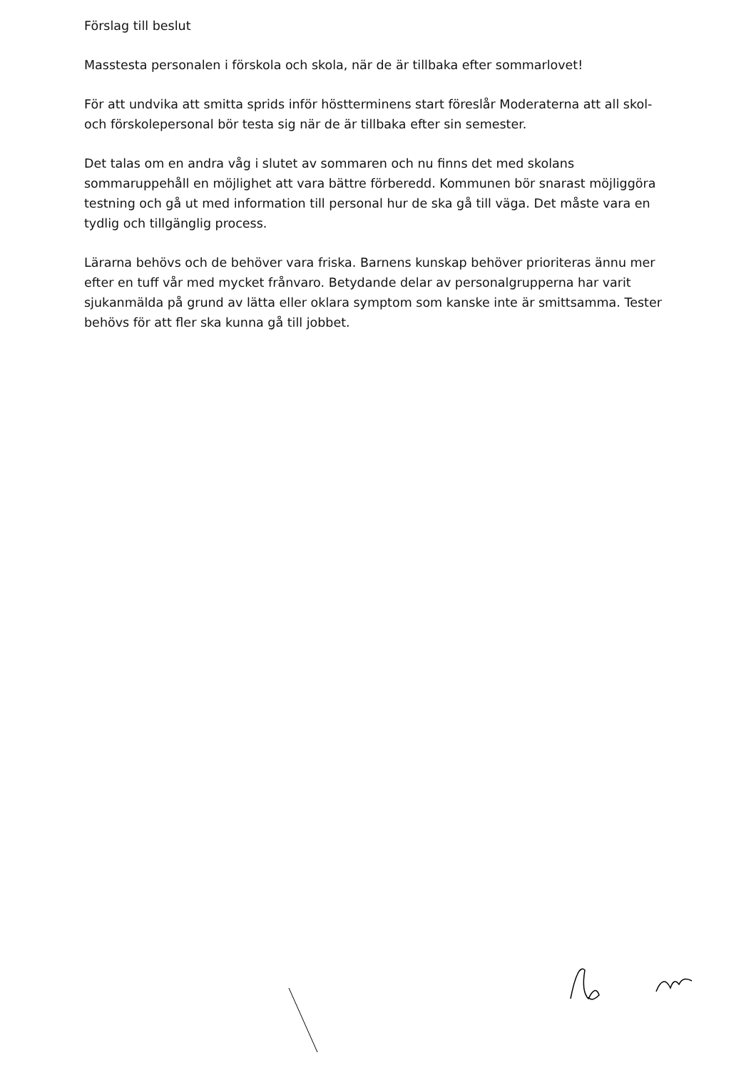Förslag till beslut
Masstesta personalen i förskola och skola, när de är tillbaka efter sommarlovet!
För att undvika att smitta sprids inför höstterminens start föreslår Moderaterna att all skol- och förskolepersonal bör testa sig när de är tillbaka efter sin semester.
Det talas om en andra våg i slutet av sommaren och nu finns det med skolans sommaruppehåll en möjlighet att vara bättre förberedd. Kommunen bör snarast möjliggöra testning och gå ut med information till personal hur de ska gå till väga. Det måste vara en tydlig och tillgänglig process.
Lärarna behövs och de behöver vara friska. Barnens kunskap behöver prioriteras ännu mer efter en tuff vår med mycket frånvaro. Betydande delar av personalgrupperna har varit sjukanmälda på grund av lätta eller oklara symptom som kanske inte är smittsamma. Tester behövs för att fler ska kunna gå till jobbet.